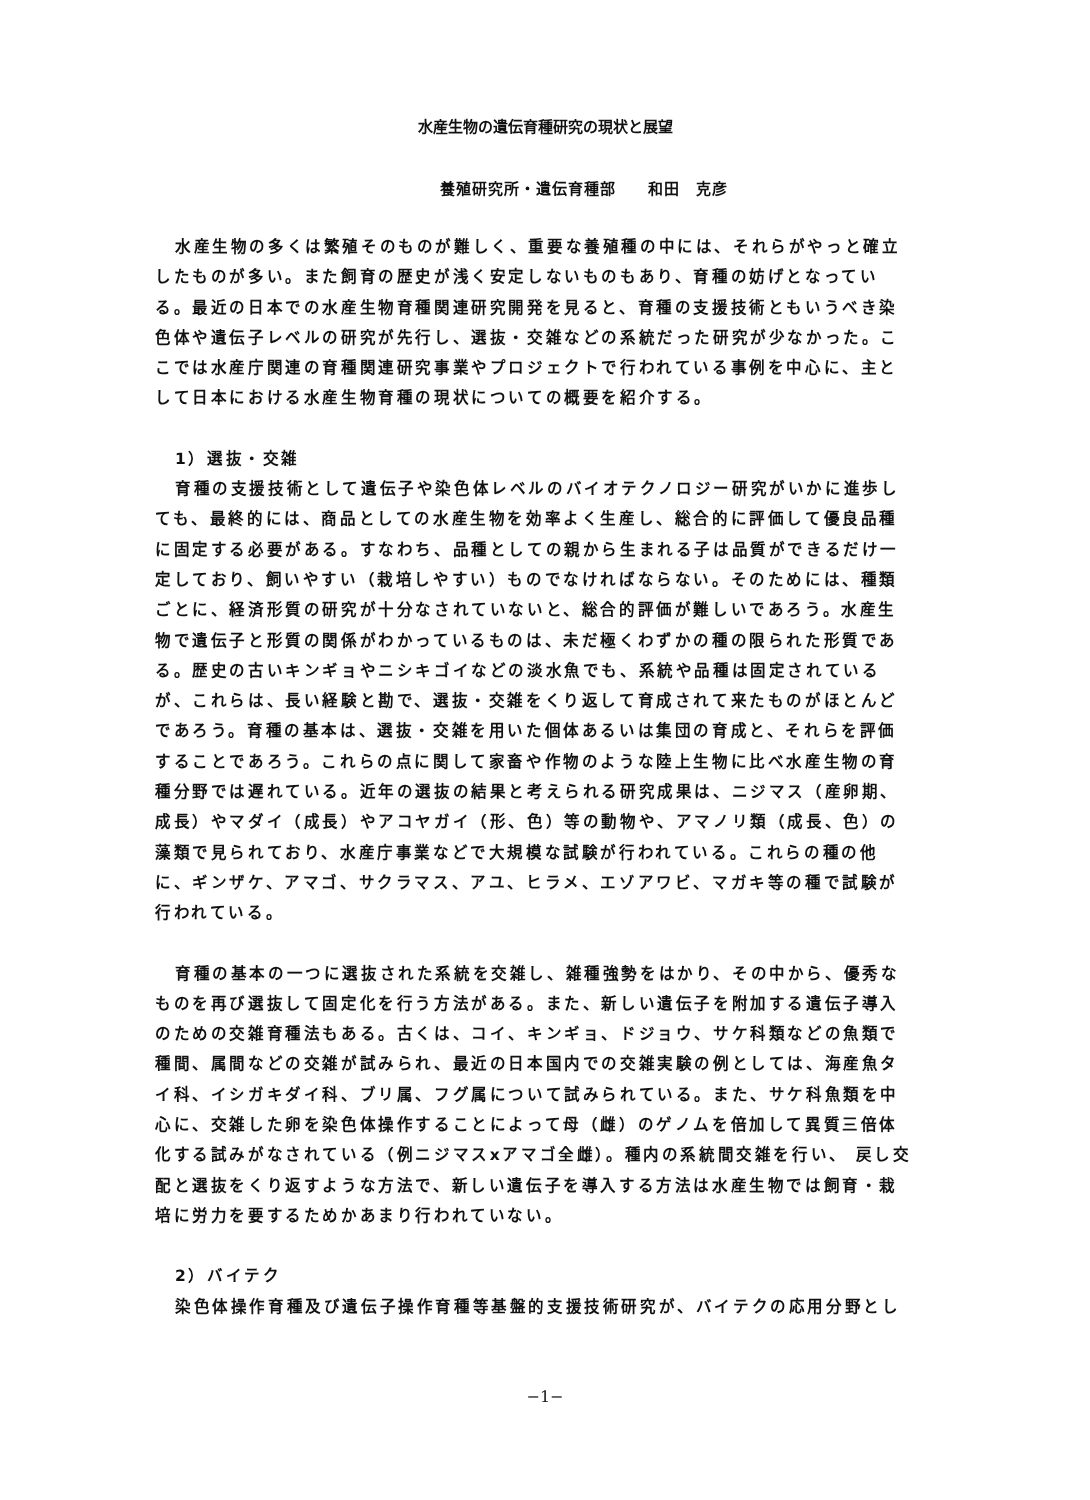水産生物の遺伝育種研究の現状と展望
養殖研究所・遺伝育種部　　和田　克彦
水産生物の多くは繁殖そのものが難しく、重要な養殖種の中には、それらがやっと確立したものが多い。また飼育の歴史が浅く安定しないものもあり、育種の妨げとなっている。最近の日本での水産生物育種関連研究開発を見ると、育種の支援技術ともいうべき染色体や遺伝子レベルの研究が先行し、選抜・交雑などの系統だった研究が少なかった。ここでは水産庁関連の育種関連研究事業やプロジェクトで行われている事例を中心に、主として日本における水産生物育種の現状についての概要を紹介する。
1）選抜・交雑
育種の支援技術として遺伝子や染色体レベルのバイオテクノロジー研究がいかに進歩しても、最終的には、商品としての水産生物を効率よく生産し、総合的に評価して優良品種に固定する必要がある。すなわち、品種としての親から生まれる子は品質ができるだけ一定しており、飼いやすい（栽培しやすい）ものでなければならない。そのためには、種類ごとに、経済形質の研究が十分なされていないと、総合的評価が難しいであろう。水産生物で遺伝子と形質の関係がわかっているものは、未だ極くわずかの種の限られた形質である。歴史の古いキンギョやニシキゴイなどの淡水魚でも、系統や品種は固定されているが、これらは、長い経験と勘で、選抜・交雑をくり返して育成されて来たものがほとんどであろう。育種の基本は、選抜・交雑を用いた個体あるいは集団の育成と、それらを評価することであろう。これらの点に関して家畜や作物のような陸上生物に比べ水産生物の育種分野では遅れている。近年の選抜の結果と考えられる研究成果は、ニジマス（産卵期、成長）やマダイ（成長）やアコヤガイ（形、色）等の動物や、アマノリ類（成長、色）の藻類で見られており、水産庁事業などで大規模な試験が行われている。これらの種の他に、ギンザケ、アマゴ、サクラマス、アユ、ヒラメ、エゾアワビ、マガキ等の種で試験が行われている。
育種の基本の一つに選抜された系統を交雑し、雑種強勢をはかり、その中から、優秀なものを再び選抜して固定化を行う方法がある。また、新しい遺伝子を附加する遺伝子導入のための交雑育種法もある。古くは、コイ、キンギョ、ドジョウ、サケ科類などの魚類で種間、属間などの交雑が試みられ、最近の日本国内での交雑実験の例としては、海産魚タイ科、イシガキダイ科、ブリ属、フグ属について試みられている。また、サケ科魚類を中心に、交雑した卵を染色体操作することによって母（雌）のゲノムを倍加して異質三倍体化する試みがなされている（例ニジマスxアマゴ全雌）。種内の系統間交雑を行い、 戻し交配と選抜をくり返すような方法で、新しい遺伝子を導入する方法は水産生物では飼育・栽培に労力を要するためかあまり行われていない。
2）バイテク
染色体操作育種及び遺伝子操作育種等基盤的支援技術研究が、バイテクの応用分野とし
−1−